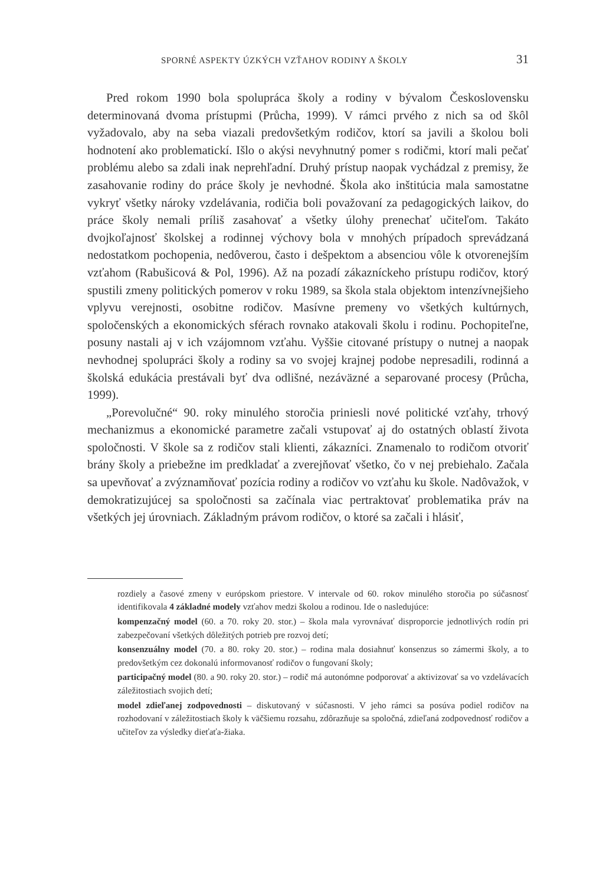SPORNÉ ASPEKTY ÚZKÝCH VZŤAHOV RODINY A ŠKOLY 31
Pred rokom 1990 bola spolupráca školy a rodiny v bývalom Československu determinovaná dvoma prístupmi (Průcha, 1999). V rámci prvého z nich sa od škôl vyžadovalo, aby na seba viazali predovšetkým rodičov, ktorí sa javili a školou boli hodnotení ako problematickí. Išlo o akýsi nevyhnutný pomer s rodičmi, ktorí mali pečať problému alebo sa zdali inak neprehľadní. Druhý prístup naopak vychádzal z premisy, že zasahovanie rodiny do práce školy je nevhodné. Škola ako inštitúcia mala samostatne vykryť všetky nároky vzdelávania, rodičia boli považovaní za pedagogických laikov, do práce školy nemali príliš zasahovať a všetky úlohy prenechať učiteľom. Takáto dvojkoľajnosť školskej a rodinnej výchovy bola v mnohých prípadoch sprevádzaná nedostatkom pochopenia, nedôverou, často i dešpektom a absenciou vôle k otvorenejším vzťahom (Rabušicová & Pol, 1996). Až na pozadí zákazníckeho prístupu rodičov, ktorý spustili zmeny politických pomerov v roku 1989, sa škola stala objektom intenzívnejšieho vplyvu verejnosti, osobitne rodičov. Masívne premeny vo všetkých kultúrnych, spoločenských a ekonomických sférach rovnako atakovali školu i rodinu. Pochopiteľne, posuny nastali aj v ich vzájomnom vzťahu. Vyššie citované prístupy o nutnej a naopak nevhodnej spolupráci školy a rodiny sa vo svojej krajnej podobe nepresadili, rodinná a školská edukácia prestávali byť dva odlišné, nezáväzné a separované procesy (Průcha, 1999).
„Porevolučné“ 90. roky minulého storočia priniesli nové politické vzťahy, trhový mechanizmus a ekonomické parametre začali vstupovať aj do ostatných oblastí života spoločnosti. V škole sa z rodičov stali klienti, zákazníci. Znamenalo to rodičom otvoriť brány školy a priebežne im predkladať a zverejňovať všetko, čo v nej prebiehalo. Začala sa upevňovať a zvýznamňovať pozícia rodiny a rodičov vo vzťahu ku škole. Nadôvažok, v demokratizujúcej sa spoločnosti sa začínala viac pertraktovať problematika práv na všetkých jej úrovniach. Základným právom rodičov, o ktoré sa začali i hlásiť,
rozdiely a časové zmeny v európskom priestore. V intervale od 60. rokov minulého storočia po súčasnosť identifikovala 4 základné modely vzťahov medzi školou a rodinou. Ide o nasledujúce:
kompenzačný model (60. a 70. roky 20. stor.) – škola mala vyrovnávať disproporcie jednotlivých rodín pri zabezpečovaní všetkých dôležitých potrieb pre rozvoj detí;
konsenzuálny model (70. a 80. roky 20. stor.) – rodina mala dosiahnuť konsenzus so zámermi školy, a to predovšetkým cez dokonalú informovanosť rodičov o fungovaní školy;
participačný model (80. a 90. roky 20. stor.) – rodič má autonómne podporovať a aktivizovať sa vo vzdelávacích záležitostiach svojich detí;
model zdieľanej zodpovednosti – diskutovaný v súčasnosti. V jeho rámci sa posúva podiel rodičov na rozhodovaní v záležitostiach školy k väčšiemu rozsahu, zdôrazňuje sa spoločná, zdieľaná zodpovednosť rodičov a učiteľov za výsledky dieťaťa-žiaka.